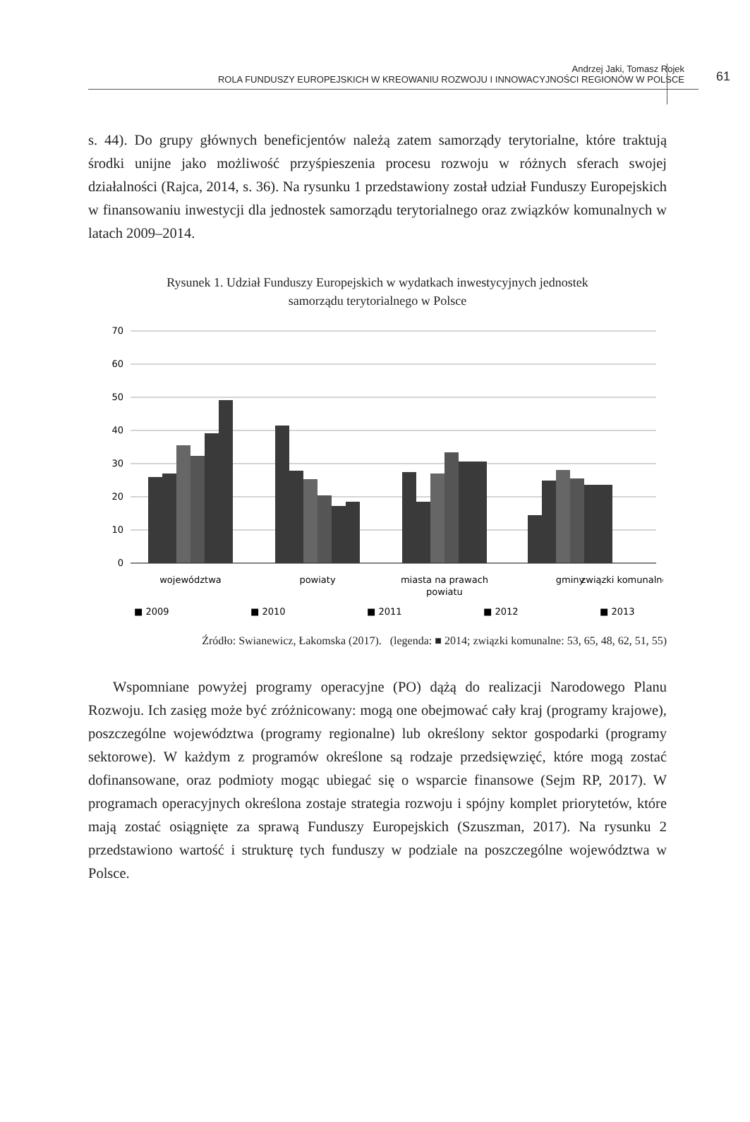Andrzej Jaki, Tomasz Rojek
ROLA FUNDUSZY EUROPEJSKICH W KREOWANIU ROZWOJU I INNOWACYJNOŚCI REGIONÓW W POLSCE
61
s. 44). Do grupy głównych beneficjentów należą zatem samorządy terytorialne, które traktują środki unijne jako możliwość przyśpieszenia procesu rozwoju w różnych sferach swojej działalności (Rajca, 2014, s. 36). Na rysunku 1 przedstawiony został udział Funduszy Europejskich w finansowaniu inwestycji dla jednostek samorządu terytorialnego oraz związków komunalnych w latach 2009–2014.
Rysunek 1. Udział Funduszy Europejskich w wydatkach inwestycyjnych jednostek
samorządu terytorialnego w Polsce
70
60
50
40
30
20
10
0
województwa
powiaty
miasta na prawach
powiatu
gminy
związki komunalne
■ 2009
■ 2010
■ 2011
■ 2012
■ 2013
Źródło: Swianewicz, Łakomska (2017). (legenda: ■ 2014; związki komunalne: 53, 65, 48, 62, 51, 55)
Wspomniane powyżej programy operacyjne (PO) dążą do realizacji Narodowego Planu Rozwoju. Ich zasięg może być zróżnicowany: mogą one obejmować cały kraj (programy krajowe), poszczególne województwa (programy regionalne) lub określony sektor gospodarki (programy sektorowe). W każdym z programów określone są rodzaje przedsięwzięć, które mogą zostać dofinansowane, oraz podmioty mogąc ubiegać się o wsparcie finansowe (Sejm RP, 2017). W programach operacyjnych określona zostaje strategia rozwoju i spójny komplet priorytetów, które mają zostać osiągnięte za sprawą Funduszy Europejskich (Szuszman, 2017). Na rysunku 2 przedstawiono wartość i strukturę tych funduszy w podziale na poszczególne województwa w Polsce.